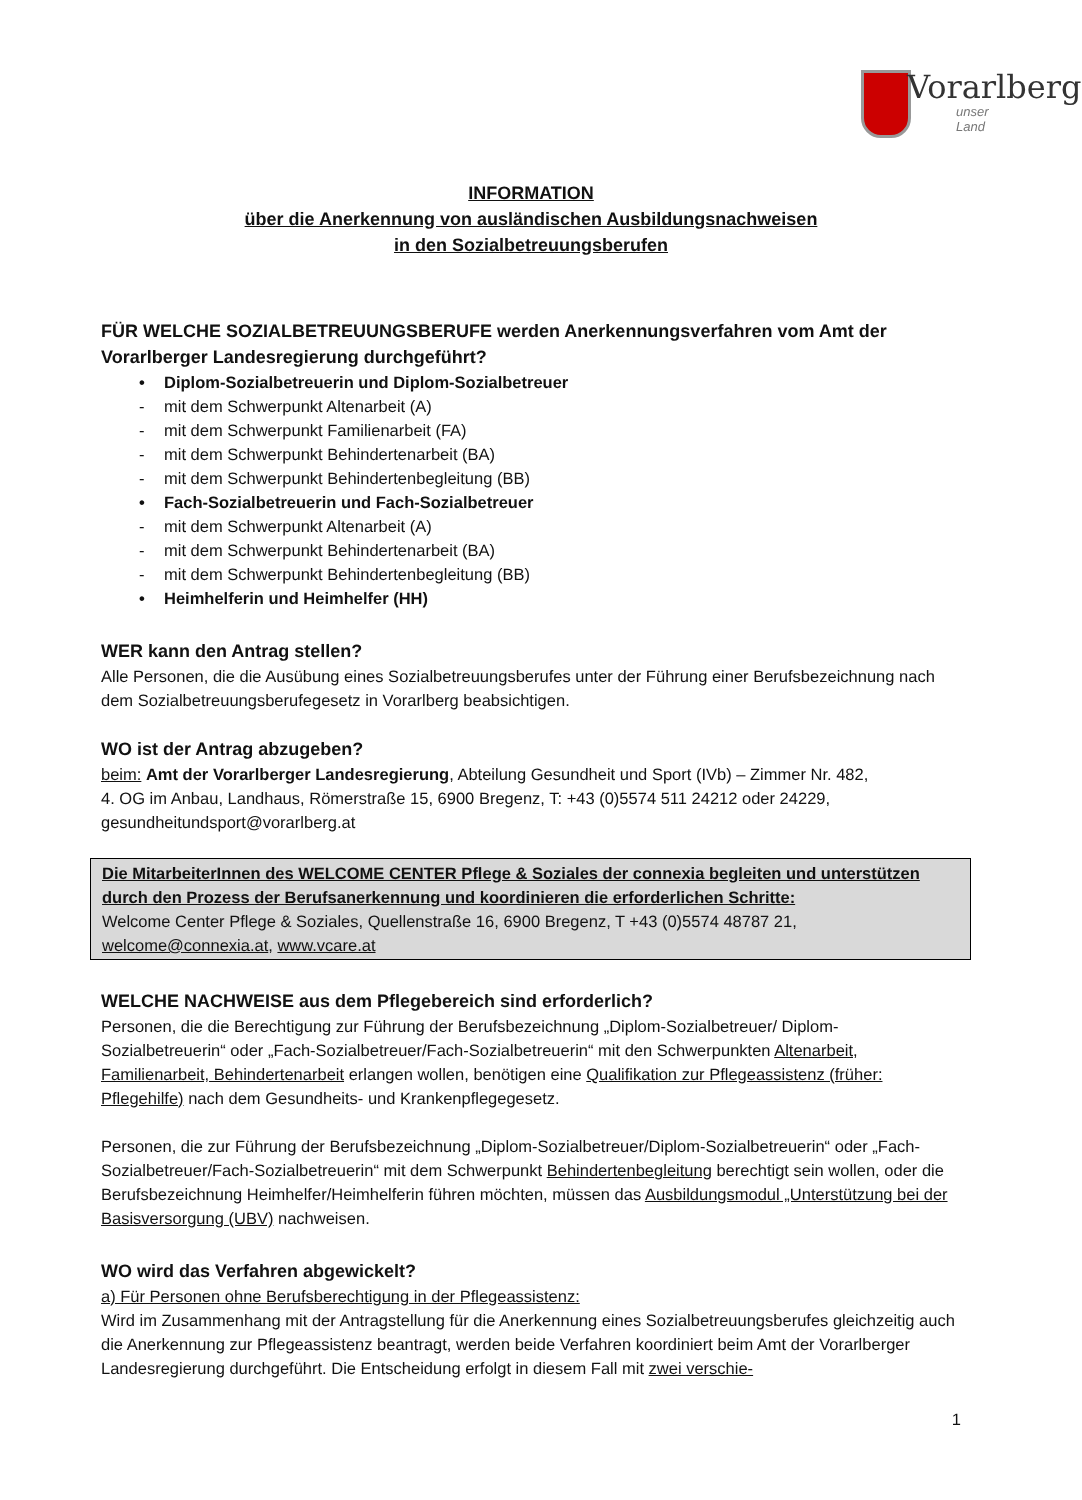Vorarlberg
unser Land
INFORMATION
über die Anerkennung von ausländischen Ausbildungsnachweisen
in den Sozialbetreuungsberufen
FÜR WELCHE SOZIALBETREUUNGSBERUFE werden Anerkennungsverfahren vom Amt der Vorarlberger Landesregierung durchgeführt?
• Diplom-Sozialbetreuerin und Diplom-Sozialbetreuer
- mit dem Schwerpunkt Altenarbeit (A)
- mit dem Schwerpunkt Familienarbeit (FA)
- mit dem Schwerpunkt Behindertenarbeit (BA)
- mit dem Schwerpunkt Behindertenbegleitung (BB)
• Fach-Sozialbetreuerin und Fach-Sozialbetreuer
- mit dem Schwerpunkt Altenarbeit (A)
- mit dem Schwerpunkt Behindertenarbeit (BA)
- mit dem Schwerpunkt Behindertenbegleitung (BB)
• Heimhelferin und Heimhelfer (HH)
WER kann den Antrag stellen?
Alle Personen, die die Ausübung eines Sozialbetreuungsberufes unter der Führung einer Berufsbezeichnung nach dem Sozialbetreuungsberufegesetz in Vorarlberg beabsichtigen.
WO ist der Antrag abzugeben?
beim: Amt der Vorarlberger Landesregierung, Abteilung Gesundheit und Sport (IVb) – Zimmer Nr. 482,
4. OG im Anbau, Landhaus, Römerstraße 15, 6900 Bregenz, T: +43 (0)5574 511 24212 oder 24229,
gesundheitundsport@vorarlberg.at
Die MitarbeiterInnen des WELCOME CENTER Pflege & Soziales der connexia begleiten und unterstützen durch den Prozess der Berufsanerkennung und koordinieren die erforderlichen Schritte:
Welcome Center Pflege & Soziales, Quellenstraße 16, 6900 Bregenz, T +43 (0)5574 48787 21,
welcome@connexia.at, www.vcare.at
WELCHE NACHWEISE aus dem Pflegebereich sind erforderlich?
Personen, die die Berechtigung zur Führung der Berufsbezeichnung „Diplom-Sozialbetreuer/ Diplom-Sozialbetreuerin“ oder „Fach-Sozialbetreuer/Fach-Sozialbetreuerin“ mit den Schwerpunkten Altenarbeit, Familienarbeit, Behindertenarbeit erlangen wollen, benötigen eine Qualifikation zur Pflegeassistenz (früher: Pflegehilfe) nach dem Gesundheits- und Krankenpflegegesetz.
Personen, die zur Führung der Berufsbezeichnung „Diplom-Sozialbetreuer/Diplom-Sozialbetreuerin“ oder „Fach-Sozialbetreuer/Fach-Sozialbetreuerin“ mit dem Schwerpunkt Behindertenbegleitung berechtigt sein wollen, oder die Berufsbezeichnung Heimhelfer/Heimhelferin führen möchten, müssen das Ausbildungsmodul „Unterstützung bei der Basisversorgung (UBV) nachweisen.
WO wird das Verfahren abgewickelt?
a) Für Personen ohne Berufsberechtigung in der Pflegeassistenz:
Wird im Zusammenhang mit der Antragstellung für die Anerkennung eines Sozialbetreuungsberufes gleichzeitig auch die Anerkennung zur Pflegeassistenz beantragt, werden beide Verfahren koordiniert beim Amt der Vorarlberger Landesregierung durchgeführt. Die Entscheidung erfolgt in diesem Fall mit zwei verschie-
1